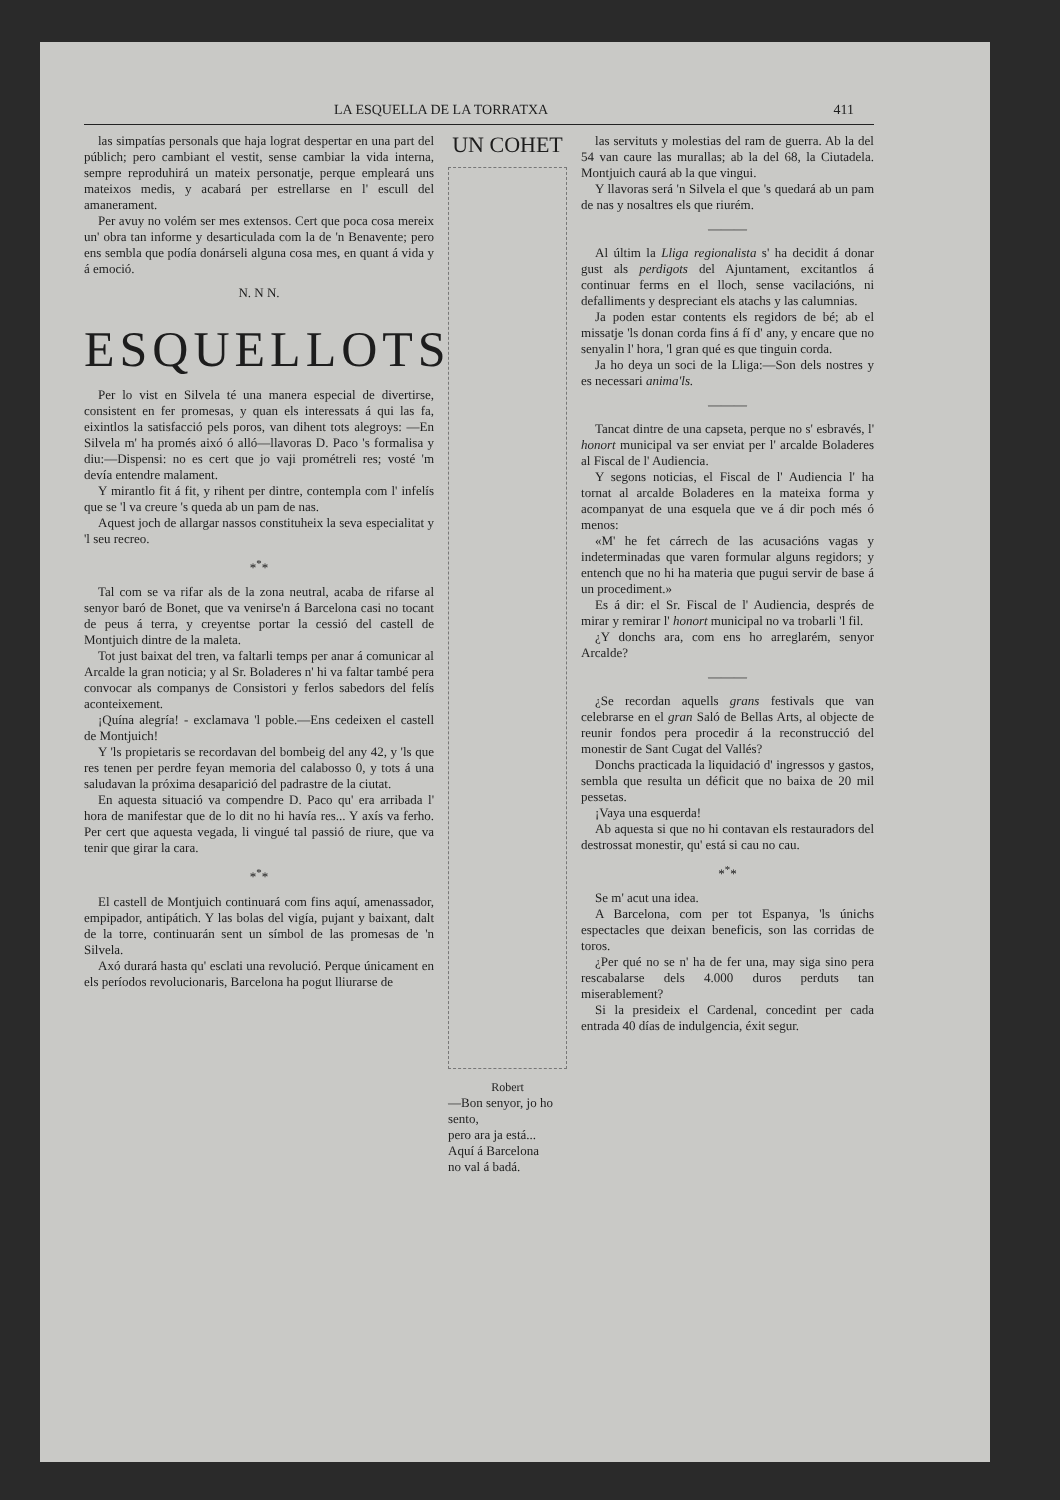LA ESQUELLA DE LA TORRATXA 411
las simpatías personals que haja lograt despertar en una part del públich; pero cambiant el vestit, sense cambiar la vida interna, sempre reproduhirá un mateix personatje, perque empleará uns mateixos medis, y acabará per estrellarse en l' escull del amanerament.
Per avuy no volém ser mes extensos. Cert que poca cosa mereix un' obra tan informe y desarticulada com la de 'n Benavente; pero ens sembla que podía donárseli alguna cosa mes, en quant á vida y á emoció.
N. N N.
ESQUELLOTS
Per lo vist en Silvela té una manera especial de divertirse, consistent en fer promesas, y quan els interessats á qui las fa, eixintlos la satisfacció pels poros, van dihent tots alegroys: —En Silvela m' ha promés aixó ó alló—llavoras D. Paco 's formalisa y diu:—Dispensi: no es cert que jo vaji prométreli res; vosté 'm devía entendre malament.
Y mirantlo fit á fit, y rihent per dintre, contempla com l' infelís que se 'l va creure 's queda ab un pam de nas.
Aquest joch de allargar nassos constituheix la seva especialitat y 'l seu recreo.
*<sup>*</sup>*
Tal com se va rifar als de la zona neutral, acaba de rifarse al senyor baró de Bonet, que va venirse'n á Barcelona casi no tocant de peus á terra, y creyentse portar la cessió del castell de Montjuich dintre de la maleta.
Tot just baixat del tren, va faltarli temps per anar á comunicar al Arcalde la gran noticia; y al Sr. Boladeres n' hi va faltar també pera convocar als companys de Consistori y ferlos sabedors del felís aconteixement.
¡Quína alegría! - exclamava 'l poble.—Ens cedeixen el castell de Montjuich!
Y 'ls propietaris se recordavan del bombeig del any 42, y 'ls que res tenen per perdre feyan memoria del calabosso 0, y tots á una saludavan la próxima desaparició del padrastre de la ciutat.
En aquesta situació va compendre D. Paco qu' era arribada l' hora de manifestar que de lo dit no hi havía res... Y axís va ferho. Per cert que aquesta vegada, li vingué tal passió de riure, que va tenir que girar la cara.
*<sup>*</sup>*
El castell de Montjuich continuará com fins aquí, amenassador, empipador, antipátich. Y las bolas del vigía, pujant y baixant, dalt de la torre, continuarán sent un símbol de las promesas de 'n Silvela.
Axó durará hasta qu' esclati una revolució. Perque únicament en els períodos revolucionaris, Barcelona ha pogut lliurarse de
UN COHET
Robert
—Bon senyor, jo ho sento,
pero ara ja está...
Aquí á Barcelona
no val á badá.
las servituts y molestias del ram de guerra. Ab la del 54 van caure las murallas; ab la del 68, la Ciutadela. Montjuich caurá ab la que vingui.
Y llavoras será 'n Silvela el que 's quedará ab un pam de nas y nosaltres els que riurém.
———
Al últim la Lliga regionalista s' ha decidit á donar gust als perdigots del Ajuntament, excitantlos á continuar ferms en el lloch, sense vacilacións, ni defalliments y despreciant els atachs y las calumnias.
Ja poden estar contents els regidors de bé; ab el missatje 'ls donan corda fins á fí d' any, y encare que no senyalin l' hora, 'l gran qué es que tinguin corda.
Ja ho deya un soci de la Lliga:—Son dels nostres y es necessari anima'ls.
———
Tancat dintre de una capseta, perque no s' esbravés, l' honort municipal va ser enviat per l' arcalde Boladeres al Fiscal de l' Audiencia.
Y segons noticias, el Fiscal de l' Audiencia l' ha tornat al arcalde Boladeres en la mateixa forma y acompanyat de una esquela que ve á dir poch més ó menos:
«M' he fet cárrech de las acusacións vagas y indeterminadas que varen formular alguns regidors; y entench que no hi ha materia que pugui servir de base á un procediment.»
Es á dir: el Sr. Fiscal de l' Audiencia, després de mirar y remirar l' honort municipal no va trobarli 'l fil.
¿Y donchs ara, com ens ho arreglarém, senyor Arcalde?
———
¿Se recordan aquells grans festivals que van celebrarse en el gran Saló de Bellas Arts, al objecte de reunir fondos pera procedir á la reconstrucció del monestir de Sant Cugat del Vallés?
Donchs practicada la liquidació d' ingressos y gastos, sembla que resulta un déficit que no baixa de 20 mil pessetas.
¡Vaya una esquerda!
Ab aquesta si que no hi contavan els restauradors del destrossat monestir, qu' está si cau no cau.
*<sup>*</sup>*
Se m' acut una idea.
A Barcelona, com per tot Espanya, 'ls únichs espectacles que deixan beneficis, son las corridas de toros.
¿Per qué no se n' ha de fer una, may siga sino pera rescabalarse dels 4.000 duros perduts tan miserablement?
Si la presideix el Cardenal, concedint per cada entrada 40 días de indulgencia, éxit segur.